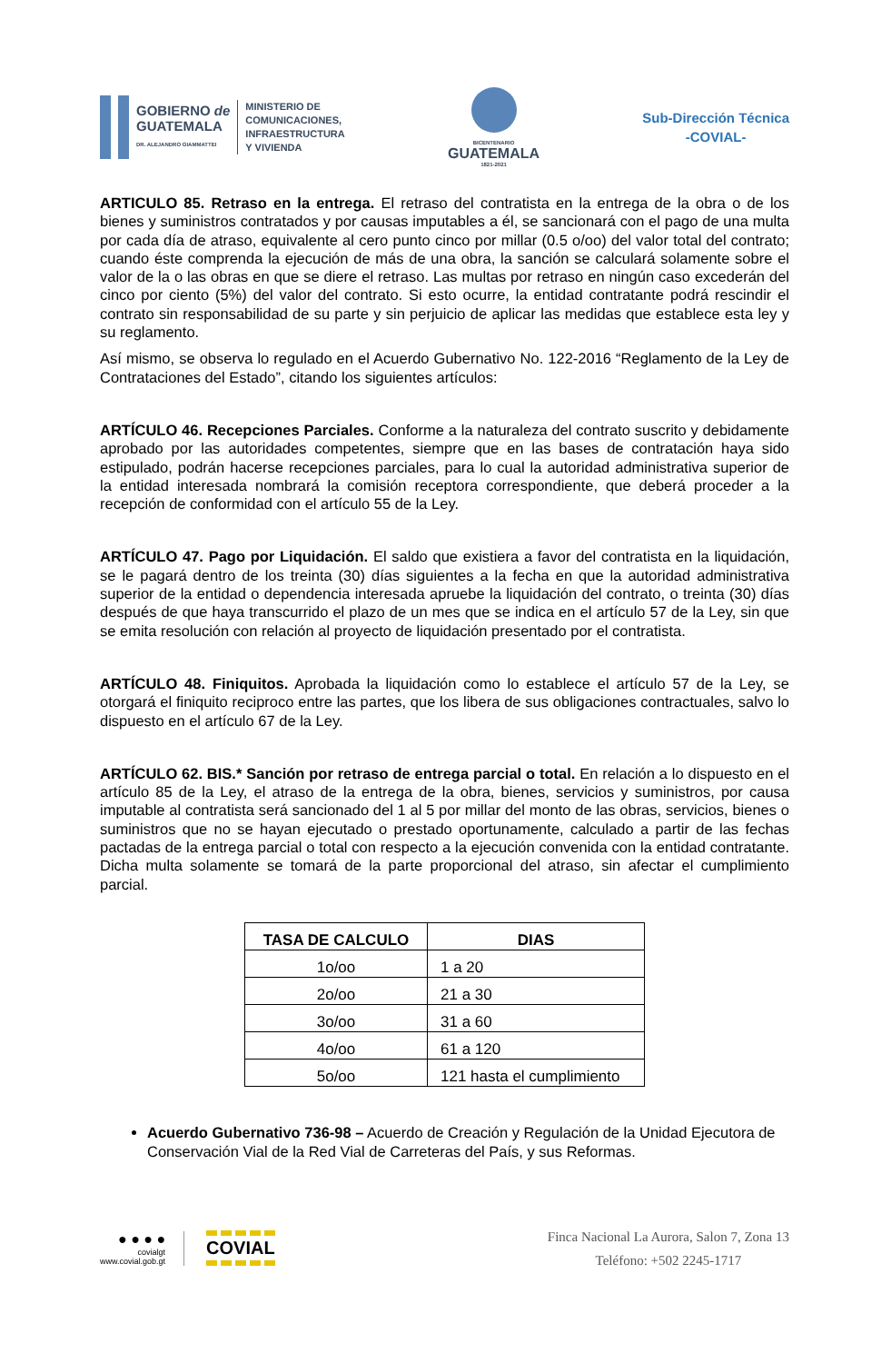GOBIERNO de
GUATEMALA
DR. ALEJANDRO GIAMMATTEI
MINISTERIO DE
COMUNICACIONES,
INFRAESTRUCTURA
Y VIVIENDA
BICENTENARIO
GUATEMALA
1821-2021
Sub-Dirección Técnica
-COVIAL-
ARTICULO 85. Retraso en la entrega. El retraso del contratista en la entrega de la obra o de los bienes y suministros contratados y por causas imputables a él, se sancionará con el pago de una multa por cada día de atraso, equivalente al cero punto cinco por millar (0.5 o/oo) del valor total del contrato; cuando éste comprenda la ejecución de más de una obra, la sanción se calculará solamente sobre el valor de la o las obras en que se diere el retraso. Las multas por retraso en ningún caso excederán del cinco por ciento (5%) del valor del contrato. Si esto ocurre, la entidad contratante podrá rescindir el contrato sin responsabilidad de su parte y sin perjuicio de aplicar las medidas que establece esta ley y su reglamento.
Así mismo, se observa lo regulado en el Acuerdo Gubernativo No. 122-2016 “Reglamento de la Ley de Contrataciones del Estado”, citando los siguientes artículos:
ARTÍCULO 46. Recepciones Parciales. Conforme a la naturaleza del contrato suscrito y debidamente aprobado por las autoridades competentes, siempre que en las bases de contratación haya sido estipulado, podrán hacerse recepciones parciales, para lo cual la autoridad administrativa superior de la entidad interesada nombrará la comisión receptora correspondiente, que deberá proceder a la recepción de conformidad con el artículo 55 de la Ley.
ARTÍCULO 47. Pago por Liquidación. El saldo que existiera a favor del contratista en la liquidación, se le pagará dentro de los treinta (30) días siguientes a la fecha en que la autoridad administrativa superior de la entidad o dependencia interesada apruebe la liquidación del contrato, o treinta (30) días después de que haya transcurrido el plazo de un mes que se indica en el artículo 57 de la Ley, sin que se emita resolución con relación al proyecto de liquidación presentado por el contratista.
ARTÍCULO 48. Finiquitos. Aprobada la liquidación como lo establece el artículo 57 de la Ley, se otorgará el finiquito reciproco entre las partes, que los libera de sus obligaciones contractuales, salvo lo dispuesto en el artículo 67 de la Ley.
ARTÍCULO 62. BIS.* Sanción por retraso de entrega parcial o total. En relación a lo dispuesto en el artículo 85 de la Ley, el atraso de la entrega de la obra, bienes, servicios y suministros, por causa imputable al contratista será sancionado del 1 al 5 por millar del monto de las obras, servicios, bienes o suministros que no se hayan ejecutado o prestado oportunamente, calculado a partir de las fechas pactadas de la entrega parcial o total con respecto a la ejecución convenida con la entidad contratante. Dicha multa solamente se tomará de la parte proporcional del atraso, sin afectar el cumplimiento parcial.
| TASA DE CALCULO | DIAS |
| --- | --- |
| 1o/oo | 1 a 20 |
| 2o/oo | 21 a 30 |
| 3o/oo | 31 a 60 |
| 4o/oo | 61 a 120 |
| 5o/oo | 121 hasta el cumplimiento |
Acuerdo Gubernativo 736-98 – Acuerdo de Creación y Regulación de la Unidad Ejecutora de Conservación Vial de la Red Vial de Carreteras del País, y sus Reformas.
● ● ● ●
covialgt
www.covial.gob.gt
COVIAL
Finca Nacional La Aurora, Salon 7, Zona 13
Teléfono: +502 2245-1717